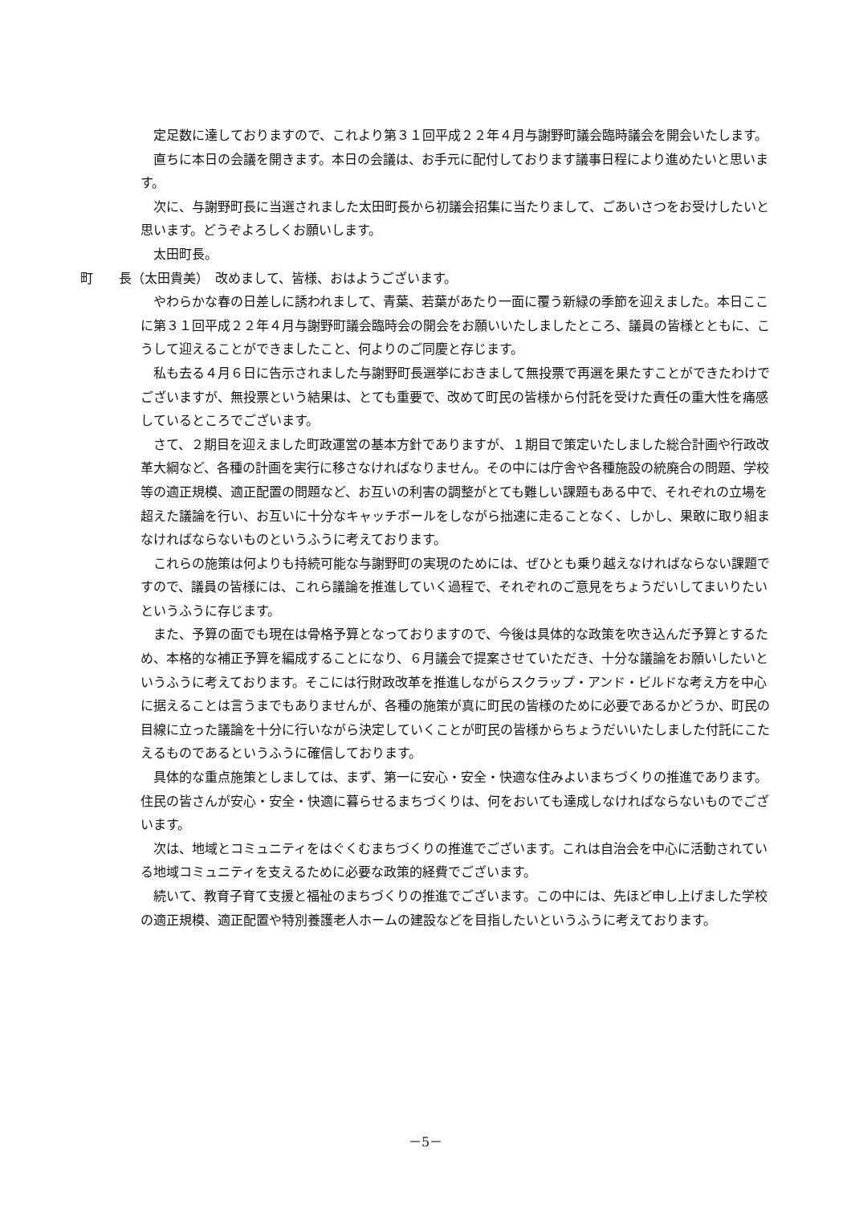定足数に達しておりますので、これより第３１回平成２２年４月与謝野町議会臨時議会を開会いたします。
直ちに本日の会議を開きます。本日の会議は、お手元に配付しております議事日程により進めたいと思います。
次に、与謝野町長に当選されました太田町長から初議会招集に当たりまして、ごあいさつをお受けしたいと思います。どうぞよろしくお願いします。
太田町長。
町　　長（太田貴美）　改めまして、皆様、おはようございます。
やわらかな春の日差しに誘われまして、青葉、若葉があたり一面に覆う新緑の季節を迎えました。本日ここに第３１回平成２２年４月与謝野町議会臨時会の開会をお願いいたしましたところ、議員の皆様とともに、こうして迎えることができましたこと、何よりのご同慶と存じます。
私も去る４月６日に告示されました与謝野町長選挙におきまして無投票で再選を果たすことができたわけでございますが、無投票という結果は、とても重要で、改めて町民の皆様から付託を受けた責任の重大性を痛感しているところでございます。
さて、２期目を迎えました町政運営の基本方針でありますが、１期目で策定いたしました総合計画や行政改革大綱など、各種の計画を実行に移さなければなりません。その中には庁舎や各種施設の統廃合の問題、学校等の適正規模、適正配置の問題など、お互いの利害の調整がとても難しい課題もある中で、それぞれの立場を超えた議論を行い、お互いに十分なキャッチボールをしながら拙速に走ることなく、しかし、果敢に取り組まなければならないものというふうに考えております。
これらの施策は何よりも持続可能な与謝野町の実現のためには、ぜひとも乗り越えなければならない課題ですので、議員の皆様には、これら議論を推進していく過程で、それぞれのご意見をちょうだいしてまいりたいというふうに存じます。
また、予算の面でも現在は骨格予算となっておりますので、今後は具体的な政策を吹き込んだ予算とするため、本格的な補正予算を編成することになり、６月議会で提案させていただき、十分な議論をお願いしたいというふうに考えております。そこには行財政改革を推進しながらスクラップ・アンド・ビルドな考え方を中心に据えることは言うまでもありませんが、各種の施策が真に町民の皆様のために必要であるかどうか、町民の目線に立った議論を十分に行いながら決定していくことが町民の皆様からちょうだいいたしました付託にこたえるものであるというふうに確信しております。
具体的な重点施策としましては、まず、第一に安心・安全・快適な住みよいまちづくりの推進であります。住民の皆さんが安心・安全・快適に暮らせるまちづくりは、何をおいても達成しなければならないものでございます。
次は、地域とコミュニティをはぐくむまちづくりの推進でございます。これは自治会を中心に活動されている地域コミュニティを支えるために必要な政策的経費でございます。
続いて、教育子育て支援と福祉のまちづくりの推進でございます。この中には、先ほど申し上げました学校の適正規模、適正配置や特別養護老人ホームの建設などを目指したいというふうに考えております。
－5－